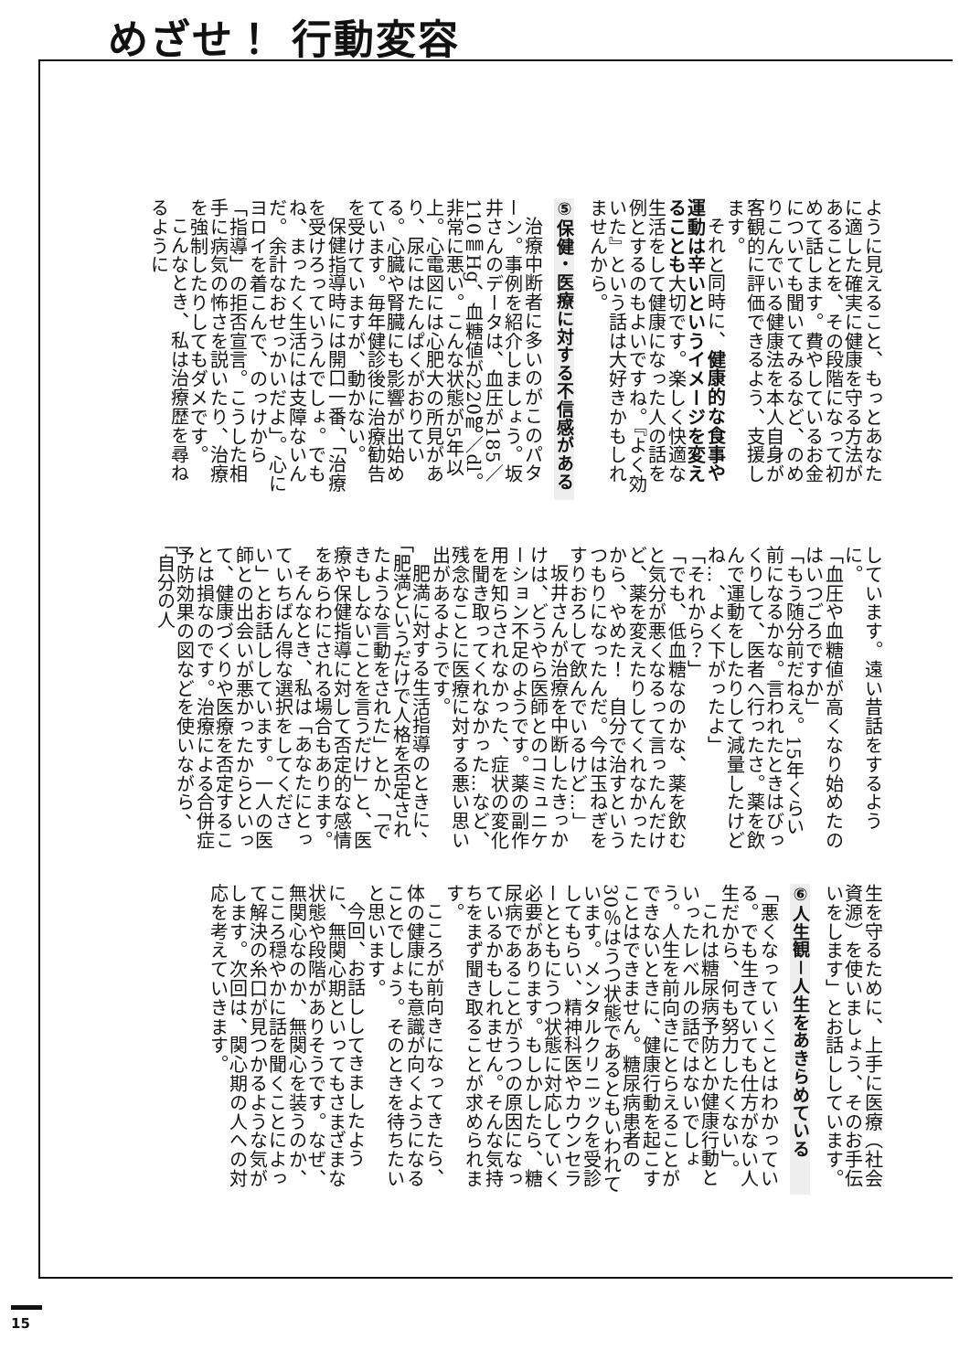めざせ！ 行動変容
ように見えること、もっとあなたに適した確実に健康を守る方法があることを、その段階になって初めて話します。費やしているお金についても聞いてみるなど、のめりこんでいる健康法を本人自身が客観的に評価できるよう、支援します。
それと同時に、健康的な食事や運動は辛いというイメージを変えることも大切です。楽しく快適な生活をして健康になった人の話を例とするのもよいですね。『よく効いた』という話は大好きかもしれませんから。
⑤保健・医療に対する不信感がある
治療中断者に多いのがこのパターン。事例を紹介しましょう。坂井さんのデータは、血圧が185／110㎜Hg、血糖値が220㎎／dl。非常に悪い。こんな状態が5年以上。心電図には心肥大の所見があり、尿にはたんぱくがおりている。心臓や腎臓にも影響が出始めています。毎年健診後に治療勧告を受けていますが、動かない。
保健指導時には開口一番、「治療を受けろっていうんでしょ。でもね、まったく生活には支障ないんだ。余計なおせっかいだよ」。心にヨロイを着こんで、のっけから「指導」の拒否宣言。こうした相手に病気の怖さを説いたり、治療を強制したりしてもダメです。
こんなとき、私は治療歴を尋ねるように
しています。遠い昔話をするように。
「血圧や血糖値が高くなり始めたのはいつごろですか」
「もう随分前だねえ。15年くらい前になるかな。言われたときはびっくりして、医者へ行ったさ。薬を飲んで運動をしたりして減量したけどね…、よく下がったよ」
「それから？」
「でも、低血糖なのかな、薬を飲むと気分が悪くなるって言ったんだけど、薬を変えたりしてくれなかったから、やめた！　自分で治すというつもりになったんだ。今は玉ねぎをすりおろして飲んでいるけど…」
坂井さんが治療を中断したきっかけは、どうやら医師とのコミュニケーション不足のようです。薬の副作用を知らされなかった、症状の変化を聞き取ってくれなかった…など、残念なことに医療に対する悪い思い出があるようです。
肥満に対する生活指導のときに、「肥満というだけで人格を否定されたような言動をされた」とか、「できもしないことを言うだけ」と、医療や保健指導に対して否定的な感情をあらわにされる場合もあります。
そんなとき、私は「あなたにとっていちばん得な選択をしてください」とお話ししています。一人の医師との出会いが悪かったからといって、健康づくりや医療を否定することは損なのです。治療による合併症予防効果の図などを使いながら、「自分の人
生を守るために、上手に医療（社会資源）を使いましょう、そのお手伝いをします」とお話ししています。
⑥人生観－人生をあきらめている
「悪くなっていくことはわかっている。でも生きていても仕方がない人生だから、何も努力したくない」。
これは糖尿病予防とか健康行動といったレベルの話ではないでしょう。人生を前向きにとらえることができないときに、健康行動を起こすことはできません。糖尿病患者の30％はうつ状態であるともいわれています。メンタルクリニックを受診してもらい、精神科医やカウンセラーとともにうつ状態に対応していく必要があります。もしかしたら、糖尿病であることがうつの原因になっているかもしれません。そんな気持ちをまず聞き取ることが求められます。
こころが前向きになってきたら、体の健康にも意識が向くようになることでしょう。そのときを待ちたいと思います。
今回、お話ししてきましたように、無関心期といってもさまざまな状態や段階がありそうです。なぜ、無関心なのか、無関心を装うのか、こころ穏やかに話を聞くことによって解決の糸口が見つかるような気がします。次回は、関心期の人への対応を考えていきます。
15